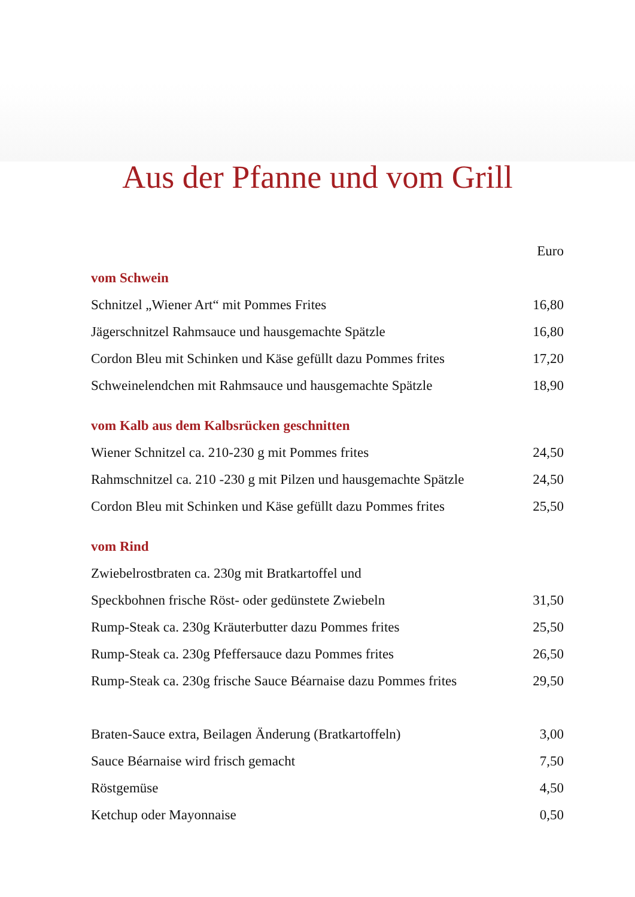Aus der Pfanne und vom Grill
| | Euro |
| vom Schwein | |
| Schnitzel „Wiener Art“ mit Pommes Frites | 16,80 |
| Jägerschnitzel Rahmsauce und hausgemachte Spätzle | 16,80 |
| Cordon Bleu mit Schinken und Käse gefüllt dazu Pommes frites | 17,20 |
| Schweinelendchen mit Rahmsauce und hausgemachte Spätzle | 18,90 |
| vom Kalb aus dem Kalbsrücken geschnitten | |
| Wiener Schnitzel ca. 210-230 g mit Pommes frites | 24,50 |
| Rahmschnitzel ca. 210 -230 g mit Pilzen und hausgemachte Spätzle | 24,50 |
| Cordon Bleu mit Schinken und Käse gefüllt dazu Pommes frites | 25,50 |
| vom Rind | |
| Zwiebelrostbraten ca. 230g mit Bratkartoffel und | |
| Speckbohnen frische Röst- oder gedünstete Zwiebeln | 31,50 |
| Rump-Steak ca. 230g Kräuterbutter dazu Pommes frites | 25,50 |
| Rump-Steak ca. 230g Pfeffersauce dazu Pommes frites | 26,50 |
| Rump-Steak ca. 230g frische Sauce Béarnaise dazu Pommes frites | 29,50 |
| Braten-Sauce extra, Beilagen Änderung (Bratkartoffeln) | 3,00 |
| Sauce Béarnaise wird frisch gemacht | 7,50 |
| Röstgemüse | 4,50 |
| Ketchup oder Mayonnaise | 0,50 |